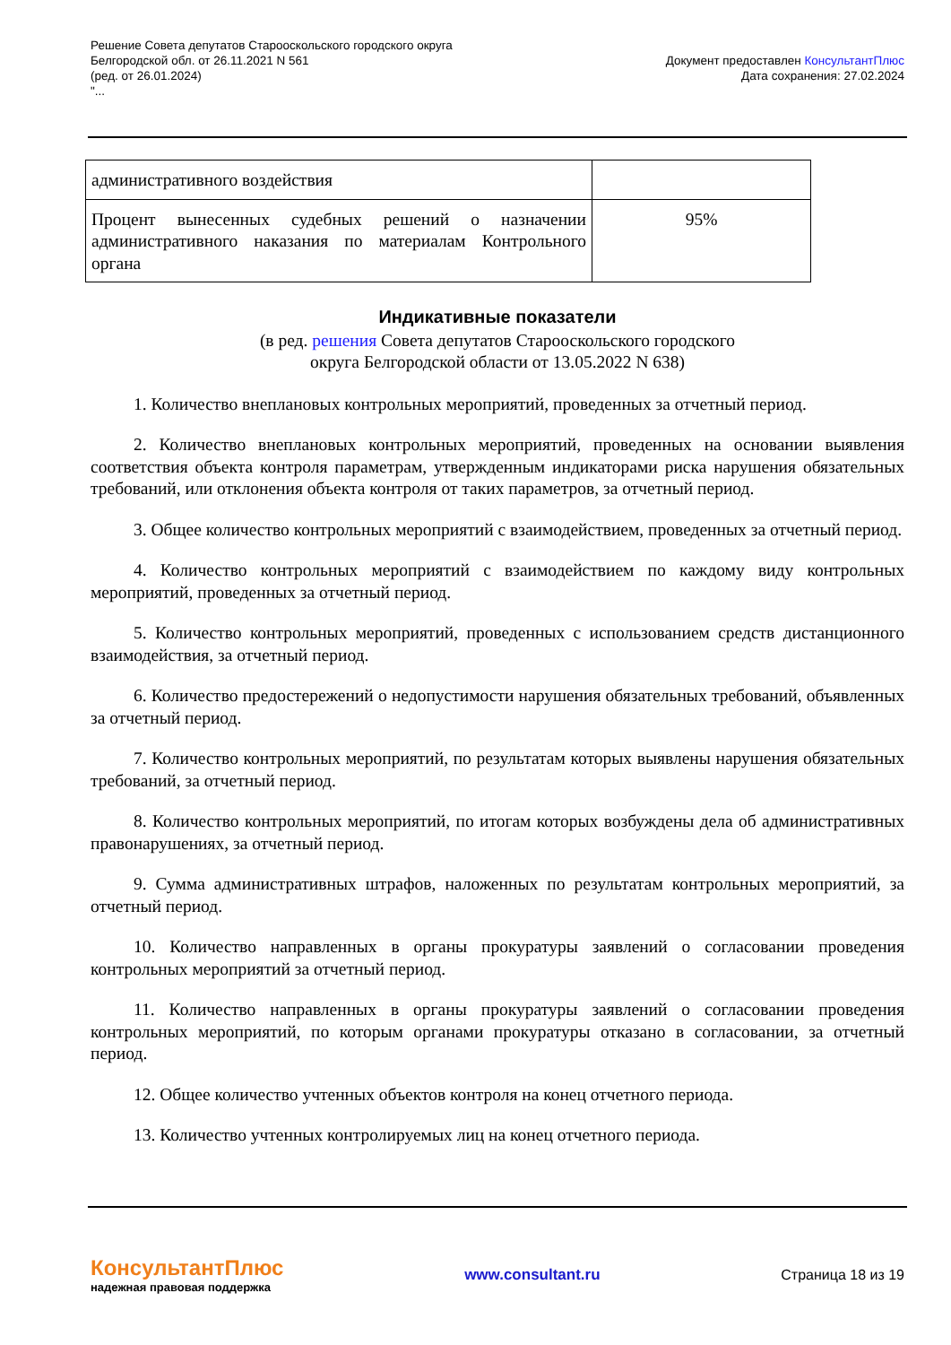Решение Совета депутатов Старооскольского городского округа
Белгородской обл. от 26.11.2021 N 561
(ред. от 26.01.2024)
"...
Документ предоставлен КонсультантПлюс
Дата сохранения: 27.02.2024
| административного воздействия | |
| Процент вынесенных судебных решений о назначении административного наказания по материалам Контрольного органа | 95% |
Индикативные показатели
(в ред. решения Совета депутатов Старооскольского городского
округа Белгородской области от 13.05.2022 N 638)
1. Количество внеплановых контрольных мероприятий, проведенных за отчетный период.
2. Количество внеплановых контрольных мероприятий, проведенных на основании выявления соответствия объекта контроля параметрам, утвержденным индикаторами риска нарушения обязательных требований, или отклонения объекта контроля от таких параметров, за отчетный период.
3. Общее количество контрольных мероприятий с взаимодействием, проведенных за отчетный период.
4. Количество контрольных мероприятий с взаимодействием по каждому виду контрольных мероприятий, проведенных за отчетный период.
5. Количество контрольных мероприятий, проведенных с использованием средств дистанционного взаимодействия, за отчетный период.
6. Количество предостережений о недопустимости нарушения обязательных требований, объявленных за отчетный период.
7. Количество контрольных мероприятий, по результатам которых выявлены нарушения обязательных требований, за отчетный период.
8. Количество контрольных мероприятий, по итогам которых возбуждены дела об административных правонарушениях, за отчетный период.
9. Сумма административных штрафов, наложенных по результатам контрольных мероприятий, за отчетный период.
10. Количество направленных в органы прокуратуры заявлений о согласовании проведения контрольных мероприятий за отчетный период.
11. Количество направленных в органы прокуратуры заявлений о согласовании проведения контрольных мероприятий, по которым органами прокуратуры отказано в согласовании, за отчетный период.
12. Общее количество учтенных объектов контроля на конец отчетного периода.
13. Количество учтенных контролируемых лиц на конец отчетного периода.
КонсультантПлюс
надежная правовая поддержка
www.consultant.ru Страница 18 из 19